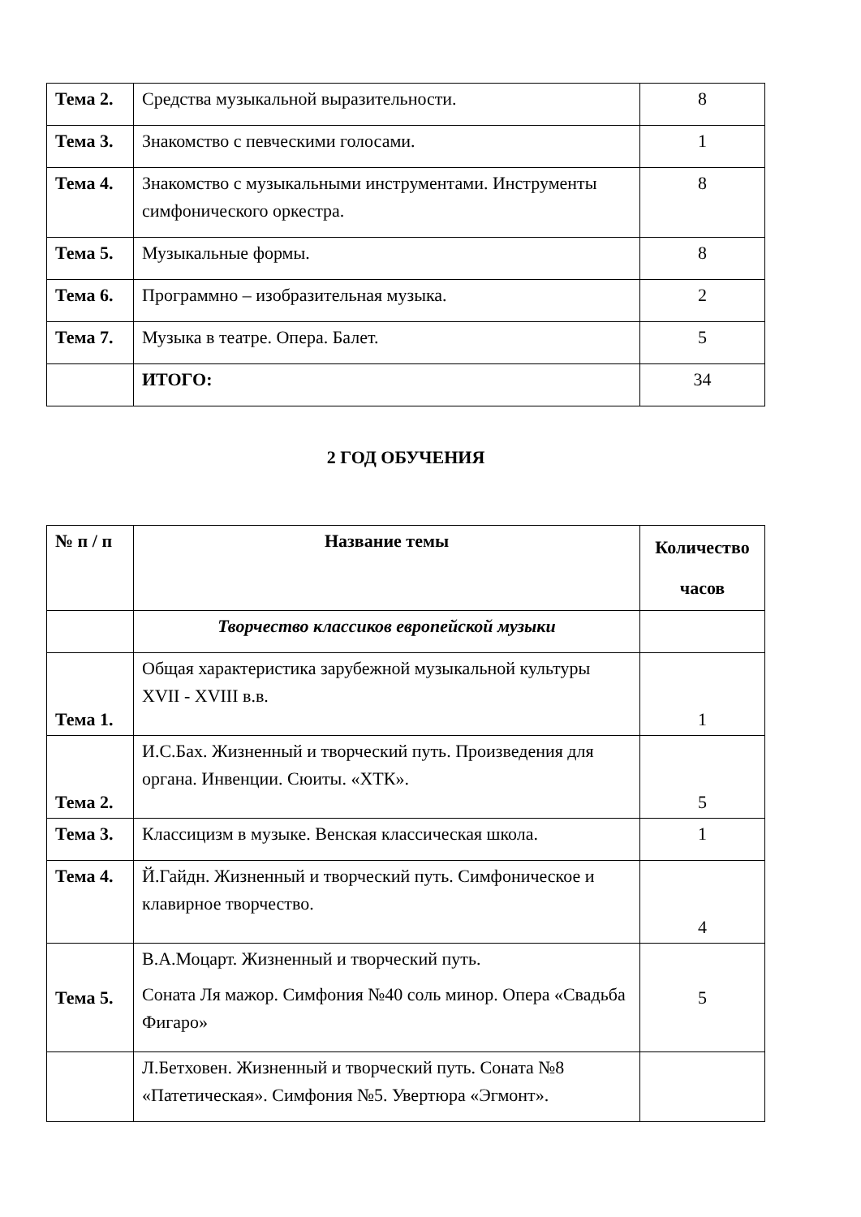| Тема 2. | Средства музыкальной выразительности. | 8 |
| Тема 3. | Знакомство с певческими голосами. | 1 |
| Тема 4. | Знакомство с музыкальными инструментами. Инструменты симфонического оркестра. | 8 |
| Тема 5. | Музыкальные формы. | 8 |
| Тема 6. | Программно – изобразительная музыка. | 2 |
| Тема 7. | Музыка в театре. Опера. Балет. | 5 |
| | ИТОГО: | 34 |
2 ГОД ОБУЧЕНИЯ
| № п / п | Название темы | Количество часов |
| --- | --- | --- |
| | Творчество классиков европейской музыки | |
| Тема 1. | Общая характеристика зарубежной музыкальной культуры XVII - XVIII в.в. | 1 |
| Тема 2. | И.С.Бах. Жизненный и творческий путь. Произведения для органа. Инвенции. Сюиты. «ХТК». | 5 |
| Тема 3. | Классицизм в музыке. Венская классическая школа. | 1 |
| Тема 4. | Й.Гайдн. Жизненный и творческий путь. Симфоническое и клавирное творчество. | 4 |
| Тема 5. | В.А.Моцарт. Жизненный и творческий путь. Соната Ля мажор. Симфония №40 соль минор. Опера «Свадьба Фигаро» | 5 |
| | Л.Бетховен. Жизненный и творческий путь. Соната №8 «Патетическая». Симфония №5. Увертюра «Эгмонт». | |